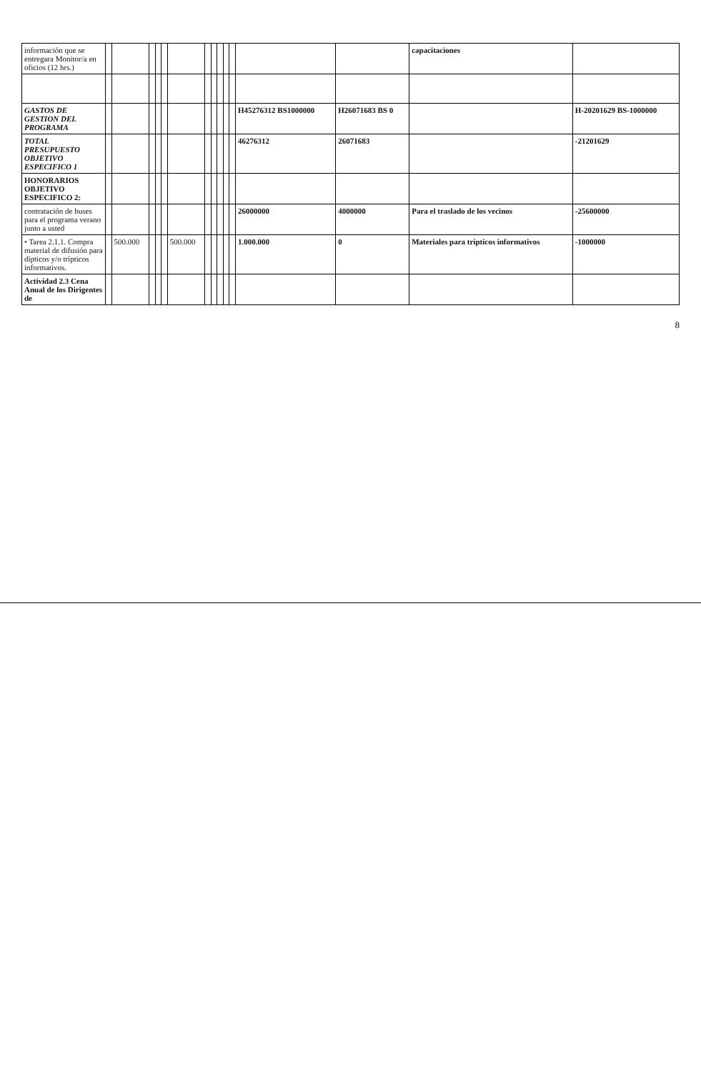| información que se entregara Monitor/a en oficios (12 hrs.) | | | | | | | | | | | | | | capacitaciones | |
| GASTOS DE GESTION DEL PROGRAMA | | | | | | | | | | | | H45276312 BS1000000 | H26071683 BS 0 | | H-20201629 BS-1000000 |
| TOTAL PRESUPUESTO OBJETIVO ESPECIFICO 1 | | | | | | | | | | | | 46276312 | 26071683 | | -21201629 |
| HONORARIOS OBJETIVO ESPECIFICO 2: | | | | | | | | | | | | | | | |
| contratación de buses para el programa verano junto a usted | | | | | | | | | | | | 26000000 | 4000000 | Para el traslado de los vecinos | -25600000 |
| • Tarea 2.1.1. Compra material de difusión para dípticos y/o trípticos informativos. | | 500.000 | | | | 500.000 | | | | | | 1.000.000 | 0 | Materiales para trípticos informativos | -1000000 |
| Actividad 2.3 Cena Anual de los Dirigentes de | | | | | | | | | | | | | | | |
8